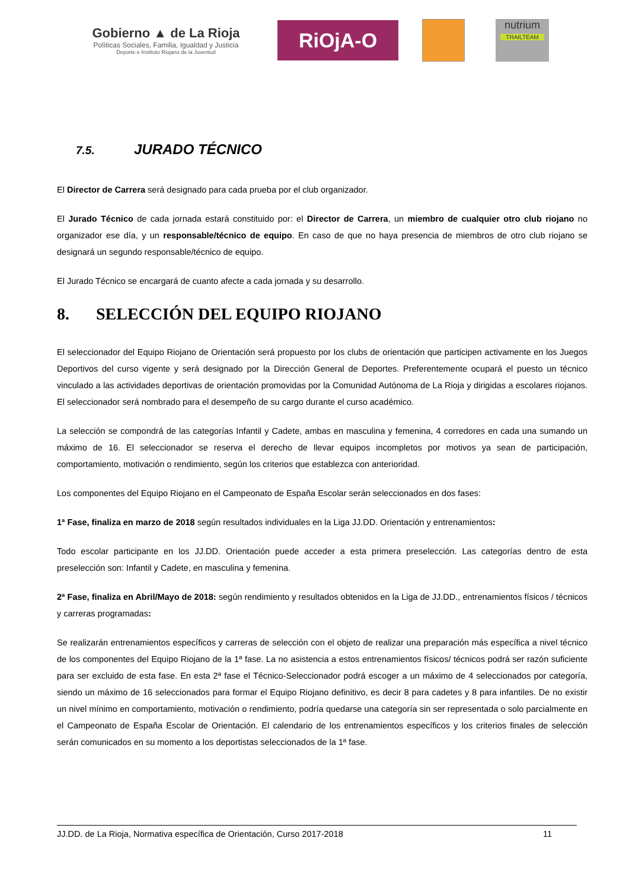Gobierno ▲ de La Rioja
Políticas Sociales, Familia, Igualdad y Justicia
Deporte e Instituto Riojano de la Juventud
RiOjA-O
nutrium
TRAILTEAM
7.5. JURADO TÉCNICO
El Director de Carrera será designado para cada prueba por el club organizador.
El Jurado Técnico de cada jornada estará constituido por: el Director de Carrera, un miembro de cualquier otro club riojano no organizador ese día, y un responsable/técnico de equipo. En caso de que no haya presencia de miembros de otro club riojano se designará un segundo responsable/técnico de equipo.
El Jurado Técnico se encargará de cuanto afecte a cada jornada y su desarrollo.
8. SELECCIÓN DEL EQUIPO RIOJANO
El seleccionador del Equipo Riojano de Orientación será propuesto por los clubs de orientación que participen activamente en los Juegos Deportivos del curso vigente y será designado por la Dirección General de Deportes. Preferentemente ocupará el puesto un técnico vinculado a las actividades deportivas de orientación promovidas por la Comunidad Autónoma de La Rioja y dirigidas a escolares riojanos. El seleccionador será nombrado para el desempeño de su cargo durante el curso académico.
La selección se compondrá de las categorías Infantil y Cadete, ambas en masculina y femenina, 4 corredores en cada una sumando un máximo de 16. El seleccionador se reserva el derecho de llevar equipos incompletos por motivos ya sean de participación, comportamiento, motivación o rendimiento, según los criterios que establezca con anterioridad.
Los componentes del Equipo Riojano en el Campeonato de España Escolar serán seleccionados en dos fases:
1ª Fase, finaliza en marzo de 2018 según resultados individuales en la Liga JJ.DD. Orientación y entrenamientos:
Todo escolar participante en los JJ.DD. Orientación puede acceder a esta primera preselección. Las categorías dentro de esta preselección son: Infantil y Cadete, en masculina y femenina.
2ª Fase, finaliza en Abril/Mayo de 2018: según rendimiento y resultados obtenidos en la Liga de JJ.DD., entrenamientos físicos / técnicos y carreras programadas:
Se realizarán entrenamientos específicos y carreras de selección con el objeto de realizar una preparación más específica a nivel técnico de los componentes del Equipo Riojano de la 1ª fase. La no asistencia a estos entrenamientos físicos/ técnicos podrá ser razón suficiente para ser excluido de esta fase. En esta 2ª fase el Técnico-Seleccionador podrá escoger a un máximo de 4 seleccionados por categoría, siendo un máximo de 16 seleccionados para formar el Equipo Riojano definitivo, es decir 8 para cadetes y 8 para infantiles. De no existir un nivel mínimo en comportamiento, motivación o rendimiento, podría quedarse una categoría sin ser representada o solo parcialmente en el Campeonato de España Escolar de Orientación. El calendario de los entrenamientos específicos y los criterios finales de selección serán comunicados en su momento a los deportistas seleccionados de la 1ª fase.
JJ.DD. de La Rioja, Normativa específica de Orientación, Curso 2017-2018 11